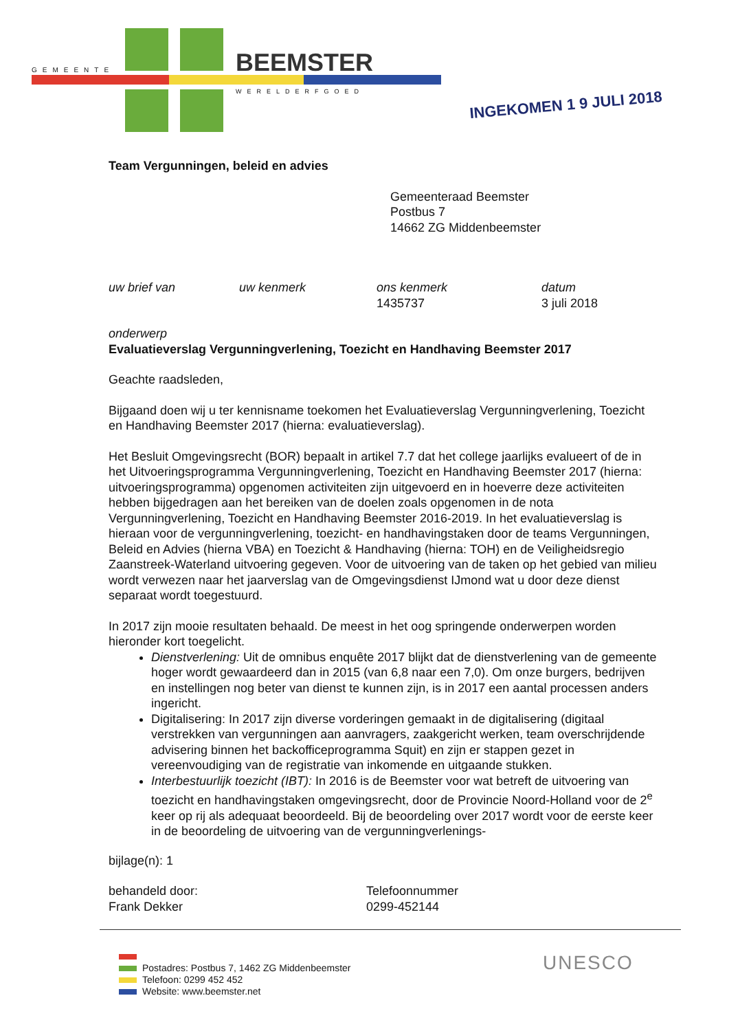GEMEENTE BEEMSTER
WERELDERFGOED
INGEKOMEN 1 9 JULI 2018
Team Vergunningen, beleid en advies
Gemeenteraad Beemster
Postbus 7
14662 ZG Middenbeemster
uw brief van uw kenmerk ons kenmerk
1435737
datum
3 juli 2018
onderwerp
Evaluatieverslag Vergunningverlening, Toezicht en Handhaving Beemster 2017
Geachte raadsleden,
Bijgaand doen wij u ter kennisname toekomen het Evaluatieverslag Vergunningverlening, Toezicht en Handhaving Beemster 2017 (hierna: evaluatieverslag).
Het Besluit Omgevingsrecht (BOR) bepaalt in artikel 7.7 dat het college jaarlijks evalueert of de in het Uitvoeringsprogramma Vergunningverlening, Toezicht en Handhaving Beemster 2017 (hierna: uitvoeringsprogramma) opgenomen activiteiten zijn uitgevoerd en in hoeverre deze activiteiten hebben bijgedragen aan het bereiken van de doelen zoals opgenomen in de nota Vergunningverlening, Toezicht en Handhaving Beemster 2016-2019. In het evaluatieverslag is hieraan voor de vergunningverlening, toezicht- en handhavingstaken door de teams Vergunningen, Beleid en Advies (hierna VBA) en Toezicht & Handhaving (hierna: TOH) en de Veiligheidsregio Zaanstreek-Waterland uitvoering gegeven. Voor de uitvoering van de taken op het gebied van milieu wordt verwezen naar het jaarverslag van de Omgevingsdienst IJmond wat u door deze dienst separaat wordt toegestuurd.
In 2017 zijn mooie resultaten behaald. De meest in het oog springende onderwerpen worden hieronder kort toegelicht.
Dienstverlening: Uit de omnibus enquête 2017 blijkt dat de dienstverlening van de gemeente hoger wordt gewaardeerd dan in 2015 (van 6,8 naar een 7,0). Om onze burgers, bedrijven en instellingen nog beter van dienst te kunnen zijn, is in 2017 een aantal processen anders ingericht.
Digitalisering: In 2017 zijn diverse vorderingen gemaakt in de digitalisering (digitaal verstrekken van vergunningen aan aanvragers, zaakgericht werken, team overschrijdende advisering binnen het backofficeprogramma Squit) en zijn er stappen gezet in vereenvoudiging van de registratie van inkomende en uitgaande stukken.
Interbestuurlijk toezicht (IBT): In 2016 is de Beemster voor wat betreft de uitvoering van toezicht en handhavingstaken omgevingsrecht, door de Provincie Noord-Holland voor de 2<sup>e</sup> keer op rij als adequaat beoordeeld. Bij de beoordeling over 2017 wordt voor de eerste keer in de beoordeling de uitvoering van de vergunningverlenings-
bijlage(n): 1
behandeld door:
Frank Dekker
Telefoonnummer
0299-452144
Postadres: Postbus 7, 1462 ZG Middenbeemster
Telefoon: 0299 452 452
Website: www.beemster.net
UNESCO